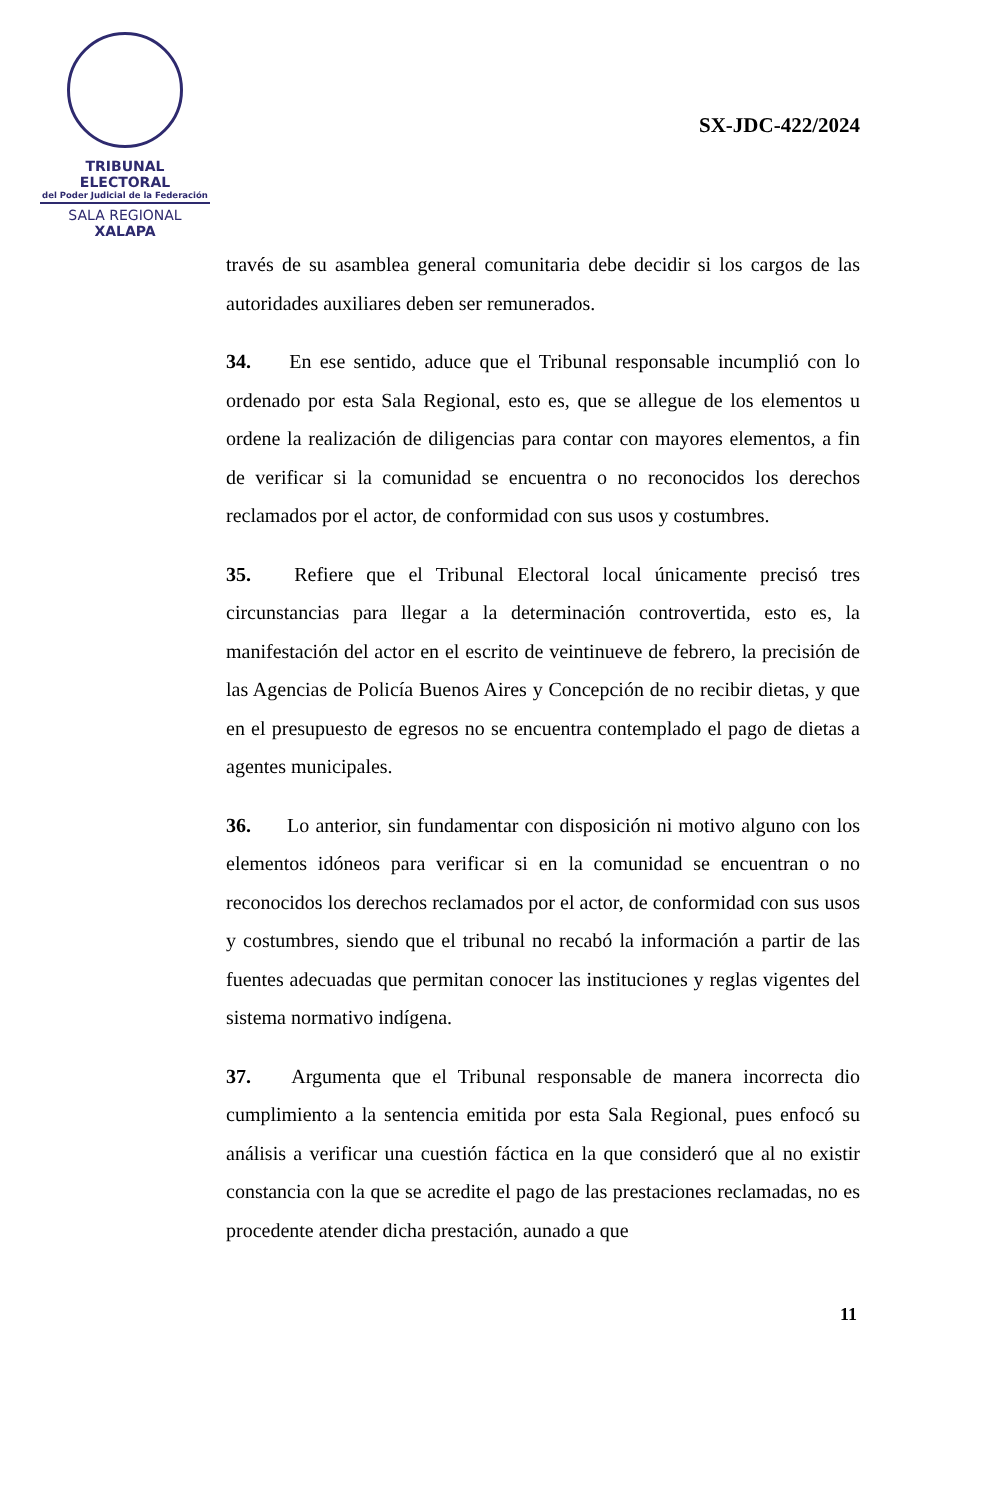TRIBUNAL ELECTORAL
del Poder Judicial de la Federación
SALA REGIONAL
XALAPA
SX-JDC-422/2024
través de su asamblea general comunitaria debe decidir si los cargos de las autoridades auxiliares deben ser remunerados.
34. En ese sentido, aduce que el Tribunal responsable incumplió con lo ordenado por esta Sala Regional, esto es, que se allegue de los elementos u ordene la realización de diligencias para contar con mayores elementos, a fin de verificar si la comunidad se encuentra o no reconocidos los derechos reclamados por el actor, de conformidad con sus usos y costumbres.
35. Refiere que el Tribunal Electoral local únicamente precisó tres circunstancias para llegar a la determinación controvertida, esto es, la manifestación del actor en el escrito de veintinueve de febrero, la precisión de las Agencias de Policía Buenos Aires y Concepción de no recibir dietas, y que en el presupuesto de egresos no se encuentra contemplado el pago de dietas a agentes municipales.
36. Lo anterior, sin fundamentar con disposición ni motivo alguno con los elementos idóneos para verificar si en la comunidad se encuentran o no reconocidos los derechos reclamados por el actor, de conformidad con sus usos y costumbres, siendo que el tribunal no recabó la información a partir de las fuentes adecuadas que permitan conocer las instituciones y reglas vigentes del sistema normativo indígena.
37. Argumenta que el Tribunal responsable de manera incorrecta dio cumplimiento a la sentencia emitida por esta Sala Regional, pues enfocó su análisis a verificar una cuestión fáctica en la que consideró que al no existir constancia con la que se acredite el pago de las prestaciones reclamadas, no es procedente atender dicha prestación, aunado a que
11